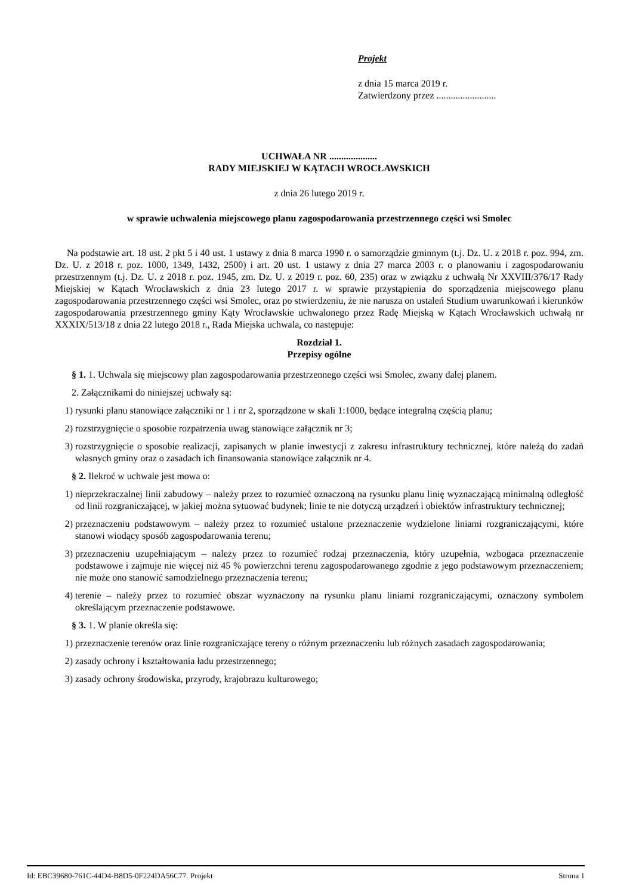Projekt
z dnia 15 marca 2019 r.
Zatwierdzony przez .........................
UCHWAŁA NR ....................
RADY MIEJSKIEJ W KĄTACH WROCŁAWSKICH
z dnia 26 lutego 2019 r.
w sprawie uchwalenia miejscowego planu zagospodarowania przestrzennego części wsi Smolec
Na podstawie art. 18 ust. 2 pkt 5 i 40 ust. 1 ustawy z dnia 8 marca 1990 r. o samorządzie gminnym (t.j. Dz. U. z 2018 r. poz. 994, zm. Dz. U. z 2018 r. poz. 1000, 1349, 1432, 2500) i art. 20 ust. 1 ustawy z dnia 27 marca 2003 r. o planowaniu i zagospodarowaniu przestrzennym (t.j. Dz. U. z 2018 r. poz. 1945, zm. Dz. U. z 2019 r. poz. 60, 235) oraz w związku z uchwałą Nr XXVIII/376/17 Rady Miejskiej w Kątach Wrocławskich z dnia 23 lutego 2017 r. w sprawie przystąpienia do sporządzenia miejscowego planu zagospodarowania przestrzennego części wsi Smolec, oraz po stwierdzeniu, że nie narusza on ustaleń Studium uwarunkowań i kierunków zagospodarowania przestrzennego gminy Kąty Wrocławskie uchwalonego przez Radę Miejską w Kątach Wrocławskich uchwałą nr XXXIX/513/18 z dnia 22 lutego 2018 r., Rada Miejska uchwala, co następuje:
Rozdział 1.
Przepisy ogólne
§ 1. 1. Uchwala się miejscowy plan zagospodarowania przestrzennego części wsi Smolec, zwany dalej planem.
2. Załącznikami do niniejszej uchwały są:
1) rysunki planu stanowiące załączniki nr 1 i nr 2, sporządzone w skali 1:1000, będące integralną częścią planu;
2) rozstrzygnięcie o sposobie rozpatrzenia uwag stanowiące załącznik nr 3;
3) rozstrzygnięcie o sposobie realizacji, zapisanych w planie inwestycji z zakresu infrastruktury technicznej, które należą do zadań własnych gminy oraz o zasadach ich finansowania stanowiące załącznik nr 4.
§ 2. Ilekroć w uchwale jest mowa o:
1) nieprzekraczalnej linii zabudowy – należy przez to rozumieć oznaczoną na rysunku planu linię wyznaczającą minimalną odległość od linii rozgraniczającej, w jakiej można sytuować budynek; linie te nie dotyczą urządzeń i obiektów infrastruktury technicznej;
2) przeznaczeniu podstawowym – należy przez to rozumieć ustalone przeznaczenie wydzielone liniami rozgraniczającymi, które stanowi wiodący sposób zagospodarowania terenu;
3) przeznaczeniu uzupełniającym – należy przez to rozumieć rodzaj przeznaczenia, który uzupełnia, wzbogaca przeznaczenie podstawowe i zajmuje nie więcej niż 45 % powierzchni terenu zagospodarowanego zgodnie z jego podstawowym przeznaczeniem; nie może ono stanowić samodzielnego przeznaczenia terenu;
4) terenie – należy przez to rozumieć obszar wyznaczony na rysunku planu liniami rozgraniczającymi, oznaczony symbolem określającym przeznaczenie podstawowe.
§ 3. 1. W planie określa się:
1) przeznaczenie terenów oraz linie rozgraniczające tereny o różnym przeznaczeniu lub różnych zasadach zagospodarowania;
2) zasady ochrony i kształtowania ładu przestrzennego;
3) zasady ochrony środowiska, przyrody, krajobrazu kulturowego;
Id: EBC39680-761C-44D4-B8D5-0F224DA56C77. Projekt Strona 1